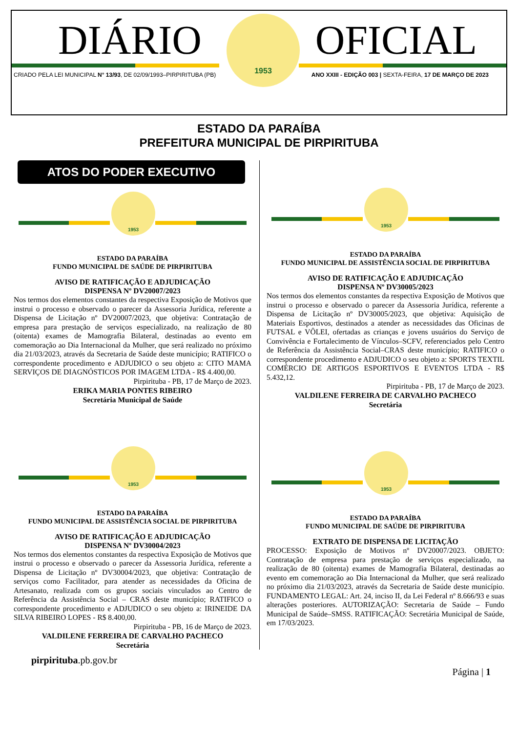DIÁRIO OFICIAL
CRIADO PELA LEI MUNICIPAL N° 13/93, DE 02/09/1993–PIRPIRITUBA (PB) ANO XXIII - EDIÇÃO 003 | SEXTA-FEIRA, 17 DE MARÇO DE 2023
1953
ESTADO DA PARAÍBA
PREFEITURA MUNICIPAL DE PIRPIRITUBA
ATOS DO PODER EXECUTIVO
1953
ESTADO DA PARAÍBA
FUNDO MUNICIPAL DE SAÚDE DE PIRPIRITUBA
AVISO DE RATIFICAÇÃO E ADJUDICAÇÃO
DISPENSA Nº DV20007/2023
Nos termos dos elementos constantes da respectiva Exposição de Motivos que instrui o processo e observado o parecer da Assessoria Jurídica, referente a Dispensa de Licitação nº DV20007/2023, que objetiva: Contratação de empresa para prestação de serviços especializado, na realização de 80 (oitenta) exames de Mamografia Bilateral, destinadas ao evento em comemoração ao Dia Internacional da Mulher, que será realizado no próximo dia 21/03/2023, através da Secretaria de Saúde deste município; RATIFICO o correspondente procedimento e ADJUDICO o seu objeto a: CITO MAMA SERVIÇOS DE DIAGNÓSTICOS POR IMAGEM LTDA - R$ 4.400,00.
Pirpirituba - PB, 17 de Março de 2023.
ERIKA MARIA PONTES RIBEIRO
Secretária Municipal de Saúde
1953
ESTADO DA PARAÍBA
FUNDO MUNICIPAL DE ASSISTÊNCIA SOCIAL DE PIRPIRITUBA
AVISO DE RATIFICAÇÃO E ADJUDICAÇÃO
DISPENSA Nº DV30004/2023
Nos termos dos elementos constantes da respectiva Exposição de Motivos que instrui o processo e observado o parecer da Assessoria Jurídica, referente a Dispensa de Licitação nº DV30004/2023, que objetiva: Contratação de serviços como Facilitador, para atender as necessidades da Oficina de Artesanato, realizada com os grupos sociais vinculados ao Centro de Referência da Assistência Social – CRAS deste município; RATIFICO o correspondente procedimento e ADJUDICO o seu objeto a: IRINEIDE DA SILVA RIBEIRO LOPES - R$ 8.400,00.
Pirpirituba - PB, 16 de Março de 2023.
VALDILENE FERREIRA DE CARVALHO PACHECO
Secretária
1953
ESTADO DA PARAÍBA
FUNDO MUNICIPAL DE ASSISTÊNCIA SOCIAL DE PIRPIRITUBA
AVISO DE RATIFICAÇÃO E ADJUDICAÇÃO
DISPENSA Nº DV30005/2023
Nos termos dos elementos constantes da respectiva Exposição de Motivos que instrui o processo e observado o parecer da Assessoria Jurídica, referente a Dispensa de Licitação nº DV30005/2023, que objetiva: Aquisição de Materiais Esportivos, destinados a atender as necessidades das Oficinas de FUTSAL e VÔLEI, ofertadas as crianças e jovens usuários do Serviço de Convivência e Fortalecimento de Vínculos–SCFV, referenciados pelo Centro de Referência da Assistência Social–CRAS deste município; RATIFICO o correspondente procedimento e ADJUDICO o seu objeto a: SPORTS TEXTIL COMÉRCIO DE ARTIGOS ESPORTIVOS E EVENTOS LTDA - R$ 5.432,12.
Pirpirituba - PB, 17 de Março de 2023.
VALDILENE FERREIRA DE CARVALHO PACHECO
Secretária
1953
ESTADO DA PARAÍBA
FUNDO MUNICIPAL DE SAÚDE DE PIRPIRITUBA
EXTRATO DE DISPENSA DE LICITAÇÃO
PROCESSO: Exposição de Motivos nº DV20007/2023. OBJETO: Contratação de empresa para prestação de serviços especializado, na realização de 80 (oitenta) exames de Mamografia Bilateral, destinadas ao evento em comemoração ao Dia Internacional da Mulher, que será realizado no próximo dia 21/03/2023, através da Secretaria de Saúde deste município. FUNDAMENTO LEGAL: Art. 24, inciso II, da Lei Federal nº 8.666/93 e suas alterações posteriores. AUTORIZAÇÃO: Secretaria de Saúde – Fundo Municipal de Saúde–SMSS. RATIFICAÇÃO: Secretária Municipal de Saúde, em 17/03/2023.
pirpirituba.pb.gov.br Página | 1